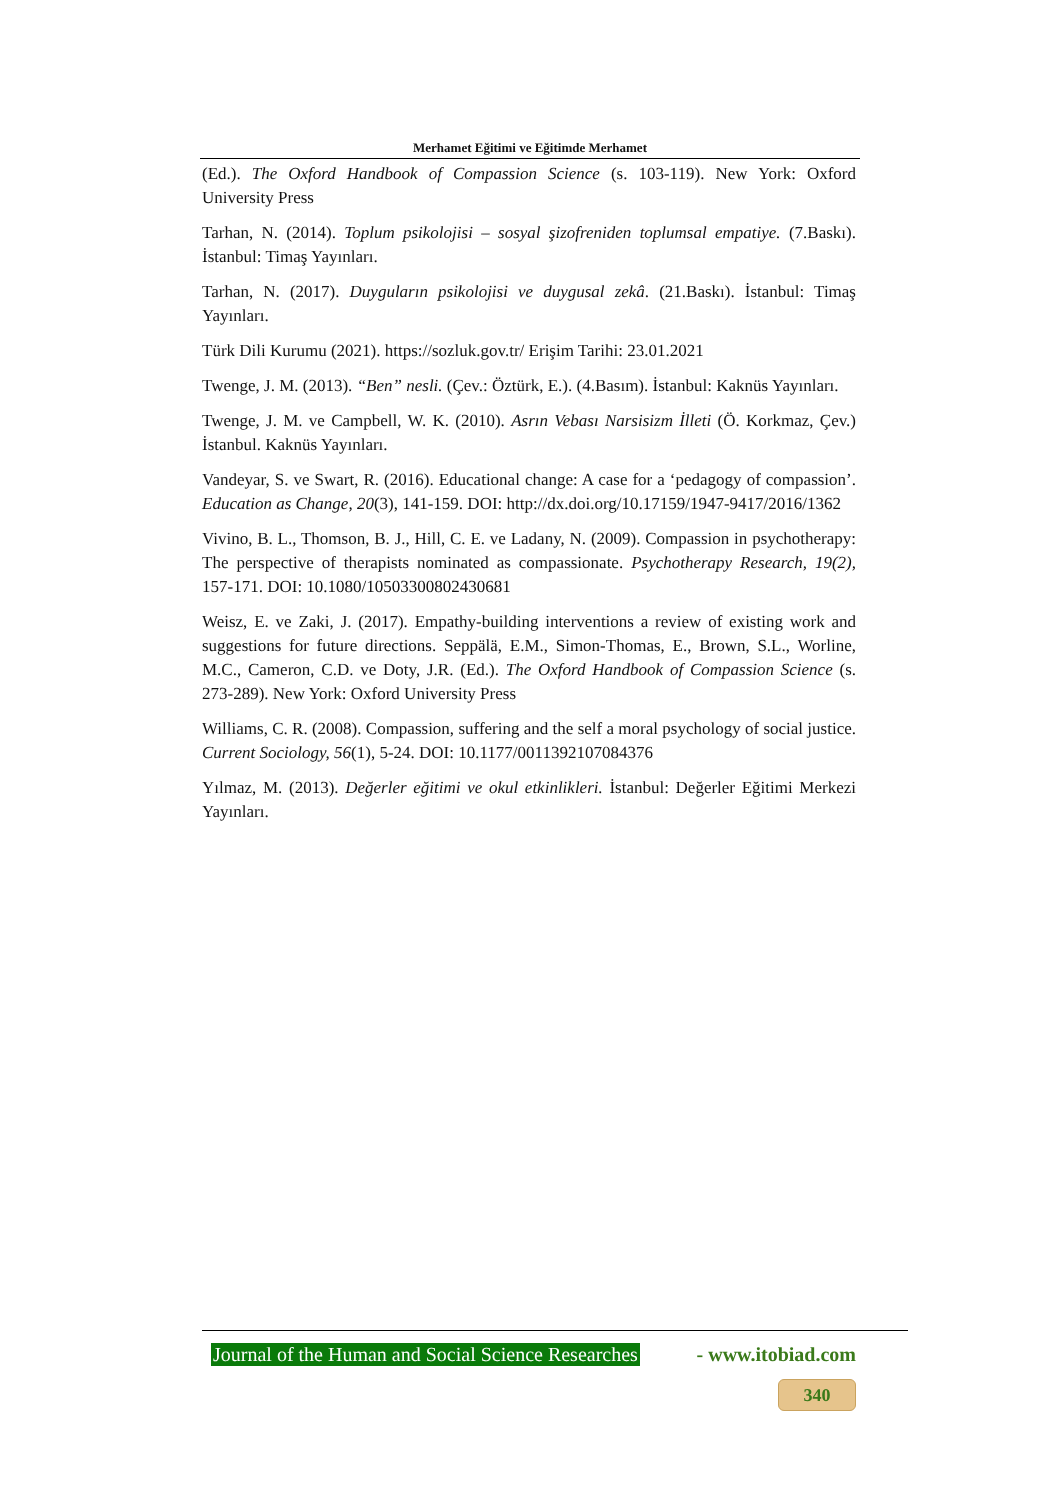Merhamet Eğitimi ve Eğitimde Merhamet
(Ed.). The Oxford Handbook of Compassion Science (s. 103-119). New York: Oxford University Press
Tarhan, N. (2014). Toplum psikolojisi – sosyal şizofreniden toplumsal empatiye. (7.Baskı). İstanbul: Timaş Yayınları.
Tarhan, N. (2017). Duyguların psikolojisi ve duygusal zekâ. (21.Baskı). İstanbul: Timaş Yayınları.
Türk Dili Kurumu (2021). https://sozluk.gov.tr/ Erişim Tarihi: 23.01.2021
Twenge, J. M. (2013). “Ben” nesli. (Çev.: Öztürk, E.). (4.Basım). İstanbul: Kaknüs Yayınları.
Twenge, J. M. ve Campbell, W. K. (2010). Asrın Vebası Narsisizm İlleti (Ö. Korkmaz, Çev.) İstanbul. Kaknüs Yayınları.
Vandeyar, S. ve Swart, R. (2016). Educational change: A case for a ‘pedagogy of compassion’. Education as Change, 20(3), 141-159. DOI: http://dx.doi.org/10.17159/1947-9417/2016/1362
Vivino, B. L., Thomson, B. J., Hill, C. E. ve Ladany, N. (2009). Compassion in psychotherapy: The perspective of therapists nominated as compassionate. Psychotherapy Research, 19(2), 157-171. DOI: 10.1080/10503300802430681
Weisz, E. ve Zaki, J. (2017). Empathy-building interventions a review of existing work and suggestions for future directions. Seppälä, E.M., Simon-Thomas, E., Brown, S.L., Worline, M.C., Cameron, C.D. ve Doty, J.R. (Ed.). The Oxford Handbook of Compassion Science (s. 273-289). New York: Oxford University Press
Williams, C. R. (2008). Compassion, suffering and the self a moral psychology of social justice. Current Sociology, 56(1), 5-24. DOI: 10.1177/0011392107084376
Yılmaz, M. (2013). Değerler eğitimi ve okul etkinlikleri. İstanbul: Değerler Eğitimi Merkezi Yayınları.
Journal of the Human and Social Science Researches - www.itobiad.com
340